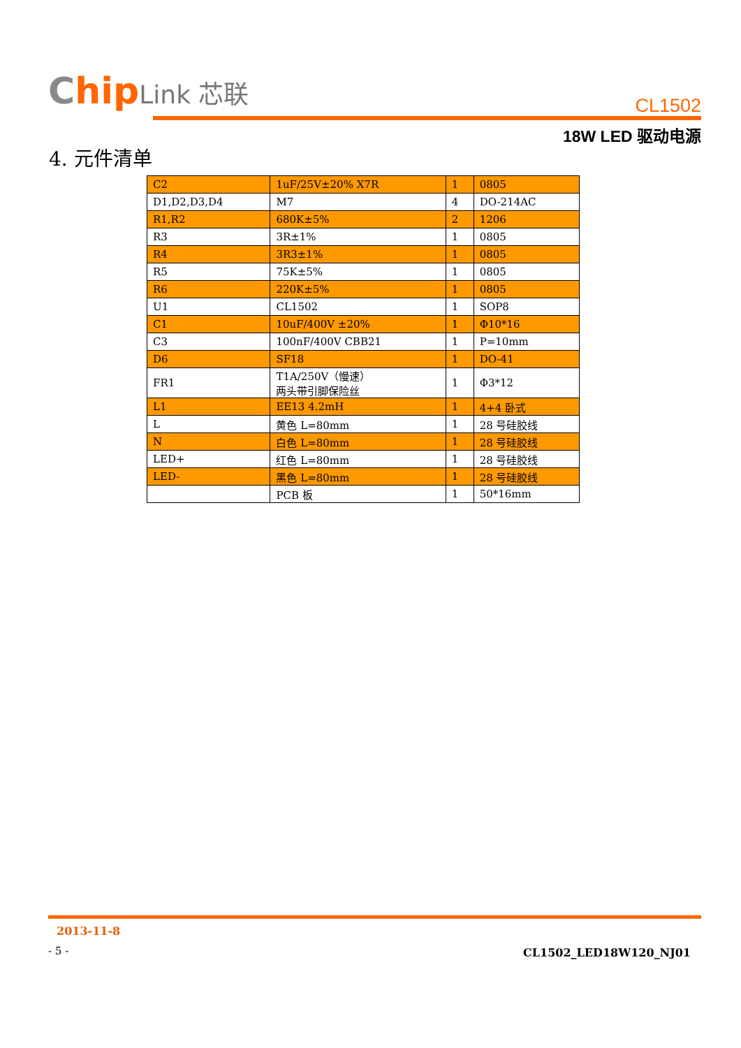Chip Link 芯联
CL1502
18W LED 驱动电源
4. 元件清单
| C2 | 1uF/25V±20% X7R | 1 | 0805 |
| D1,D2,D3,D4 | M7 | 4 | DO-214AC |
| R1,R2 | 680K±5% | 2 | 1206 |
| R3 | 3R±1% | 1 | 0805 |
| R4 | 3R3±1% | 1 | 0805 |
| R5 | 75K±5% | 1 | 0805 |
| R6 | 220K±5% | 1 | 0805 |
| U1 | CL1502 | 1 | SOP8 |
| C1 | 10uF/400V ±20% | 1 | Φ10*16 |
| C3 | 100nF/400V CBB21 | 1 | P=10mm |
| D6 | SF18 | 1 | DO-41 |
| FR1 | T1A/250V（慢速） 两头带引脚保险丝 | 1 | Φ3*12 |
| L1 | EE13 4.2mH | 1 | 4+4 卧式 |
| L | 黄色 L=80mm | 1 | 28 号硅胶线 |
| N | 白色 L=80mm | 1 | 28 号硅胶线 |
| LED+ | 红色 L=80mm | 1 | 28 号硅胶线 |
| LED- | 黑色 L=80mm | 1 | 28 号硅胶线 |
| | PCB 板 | 1 | 50*16mm |
2013-11-8
- 5 -
CL1502_LED18W120_NJ01